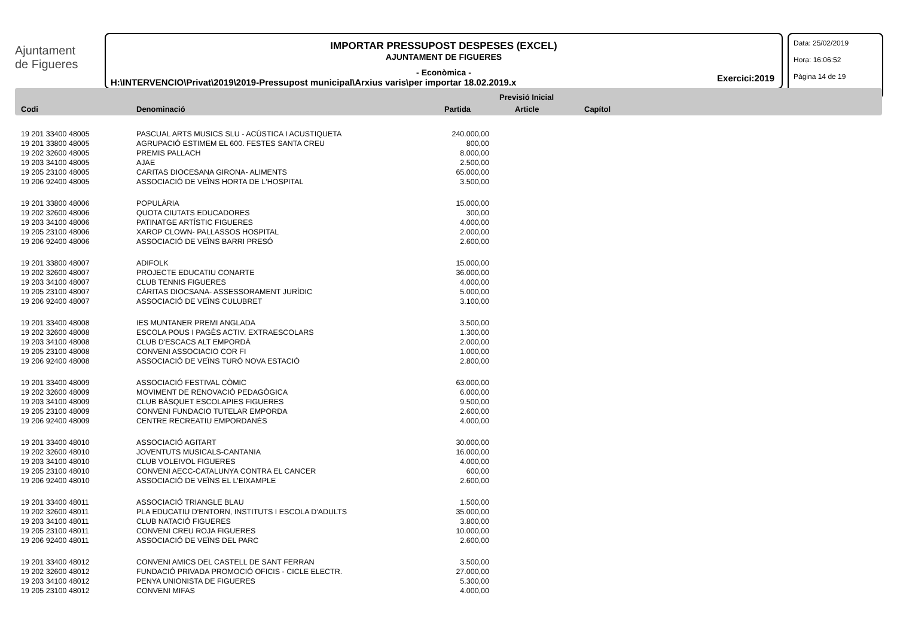Ajuntament
de Figueres
IMPORTAR PRESSUPOST DESPESES (EXCEL)
AJUNTAMENT DE FIGUERES
- Econòmica -
H:\INTERVENCIO\Privat\2019\2019-Pressupost municipal\Arxius varis\per importar 18.02.2019.x
Exercici:2019
Data: 25/02/2019
Hora: 16:06:52
Pàgina 14 de 19
Previsió Inicial
Codi Denominació Partida Article Capítol
| 19 201 33400 48005 | PASCUAL ARTS MUSICS SLU - ACÚSTICA I ACUSTIQUETA | 240.000,00 |
| 19 201 33800 48005 | AGRUPACIÓ ESTIMEM EL 600. FESTES SANTA CREU | 800,00 |
| 19 202 32600 48005 | PREMIS PALLACH | 8.000,00 |
| 19 203 34100 48005 | AJAE | 2.500,00 |
| 19 205 23100 48005 | CARITAS DIOCESANA GIRONA- ALIMENTS | 65.000,00 |
| 19 206 92400 48005 | ASSOCIACIÓ DE VEÏNS HORTA DE L'HOSPITAL | 3.500,00 |
| 19 201 33800 48006 | POPULÀRIA | 15.000,00 |
| 19 202 32600 48006 | QUOTA CIUTATS EDUCADORES | 300,00 |
| 19 203 34100 48006 | PATINATGE ARTÍSTIC FIGUERES | 4.000,00 |
| 19 205 23100 48006 | XAROP CLOWN- PALLASSOS HOSPITAL | 2.000,00 |
| 19 206 92400 48006 | ASSOCIACIÓ DE VEÏNS BARRI PRESÓ | 2.600,00 |
| 19 201 33800 48007 | ADIFOLK | 15.000,00 |
| 19 202 32600 48007 | PROJECTE EDUCATIU CONARTE | 36.000,00 |
| 19 203 34100 48007 | CLUB TENNIS FIGUERES | 4.000,00 |
| 19 205 23100 48007 | CÀRITAS DIOCSANA- ASSESSORAMENT JURÍDIC | 5.000,00 |
| 19 206 92400 48007 | ASSOCIACIÓ DE VEÏNS CULUBRET | 3.100,00 |
| 19 201 33400 48008 | IES MUNTANER PREMI ANGLADA | 3.500,00 |
| 19 202 32600 48008 | ESCOLA POUS I PAGÈS ACTIV. EXTRAESCOLARS | 1.300,00 |
| 19 203 34100 48008 | CLUB D'ESCACS ALT EMPORDÀ | 2.000,00 |
| 19 205 23100 48008 | CONVENI ASSOCIACIO COR FI | 1.000,00 |
| 19 206 92400 48008 | ASSOCIACIÓ DE VEÏNS TURÓ NOVA ESTACIÓ | 2.800,00 |
| 19 201 33400 48009 | ASSOCIACIÓ FESTIVAL CÒMIC | 63.000,00 |
| 19 202 32600 48009 | MOVIMENT DE RENOVACIÓ PEDAGÒGICA | 6.000,00 |
| 19 203 34100 48009 | CLUB BÀSQUET ESCOLAPIES FIGUERES | 9.500,00 |
| 19 205 23100 48009 | CONVENI FUNDACIO TUTELAR EMPORDA | 2.600,00 |
| 19 206 92400 48009 | CENTRE RECREATIU EMPORDANÈS | 4.000,00 |
| 19 201 33400 48010 | ASSOCIACIÓ AGITART | 30.000,00 |
| 19 202 32600 48010 | JOVENTUTS MUSICALS-CANTANIA | 16.000,00 |
| 19 203 34100 48010 | CLUB VOLEIVOL FIGUERES | 4.000,00 |
| 19 205 23100 48010 | CONVENI AECC-CATALUNYA CONTRA EL CANCER | 600,00 |
| 19 206 92400 48010 | ASSOCIACIÓ DE VEÏNS EL L'EIXAMPLE | 2.600,00 |
| 19 201 33400 48011 | ASSOCIACIÓ TRIANGLE BLAU | 1.500,00 |
| 19 202 32600 48011 | PLA EDUCATIU D'ENTORN, INSTITUTS I ESCOLA D'ADULTS | 35.000,00 |
| 19 203 34100 48011 | CLUB NATACIÓ FIGUERES | 3.800,00 |
| 19 205 23100 48011 | CONVENI CREU ROJA FIGUERES | 10.000,00 |
| 19 206 92400 48011 | ASSOCIACIÓ DE VEÏNS DEL PARC | 2.600,00 |
| 19 201 33400 48012 | CONVENI AMICS DEL CASTELL DE SANT FERRAN | 3.500,00 |
| 19 202 32600 48012 | FUNDACIÓ PRIVADA PROMOCIÓ OFICIS - CICLE ELECTR. | 27.000,00 |
| 19 203 34100 48012 | PENYA UNIONISTA DE FIGUERES | 5.300,00 |
| 19 205 23100 48012 | CONVENI MIFAS | 4.000,00 |